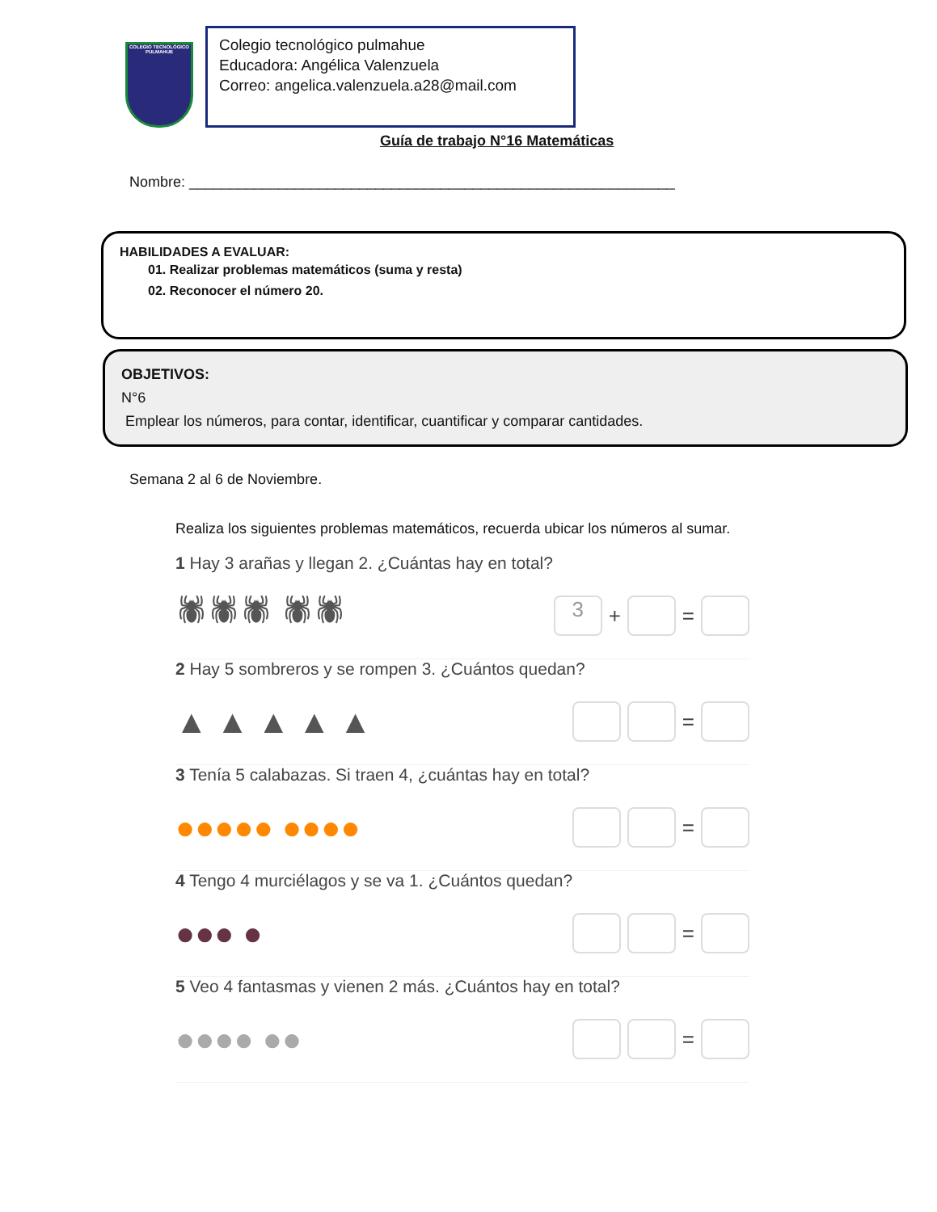COLEGIO TECNOLÓGICO PULMAHUE
Colegio tecnológico pulmahue
Educadora: Angélica Valenzuela
Correo: angelica.valenzuela.a28@mail.com
Guía de trabajo N°16 Matemáticas
Nombre: ____________________________________________________________
HABILIDADES A EVALUAR:
01. Realizar problemas matemáticos (suma y resta)
02. Reconocer el número 20.
OBJETIVOS:
N°6
Emplear los números, para contar, identificar, cuantificar y comparar cantidades.
Semana 2 al 6 de Noviembre.
Realiza los siguientes problemas matemáticos, recuerda ubicar los números al sumar.
1 Hay 3 arañas y llegan 2. ¿Cuántas hay en total?
🕷🕷🕷 🕷🕷 3 + =
2 Hay 5 sombreros y se rompen 3. ¿Cuántos quedan?
▲ ▲ ▲ ▲ ▲ =
3 Tenía 5 calabazas. Si traen 4, ¿cuántas hay en total?
●●●●● ●●●● =
4 Tengo 4 murciélagos y se va 1. ¿Cuántos quedan?
●●● ● =
5 Veo 4 fantasmas y vienen 2 más. ¿Cuántos hay en total?
●●●● ●● =